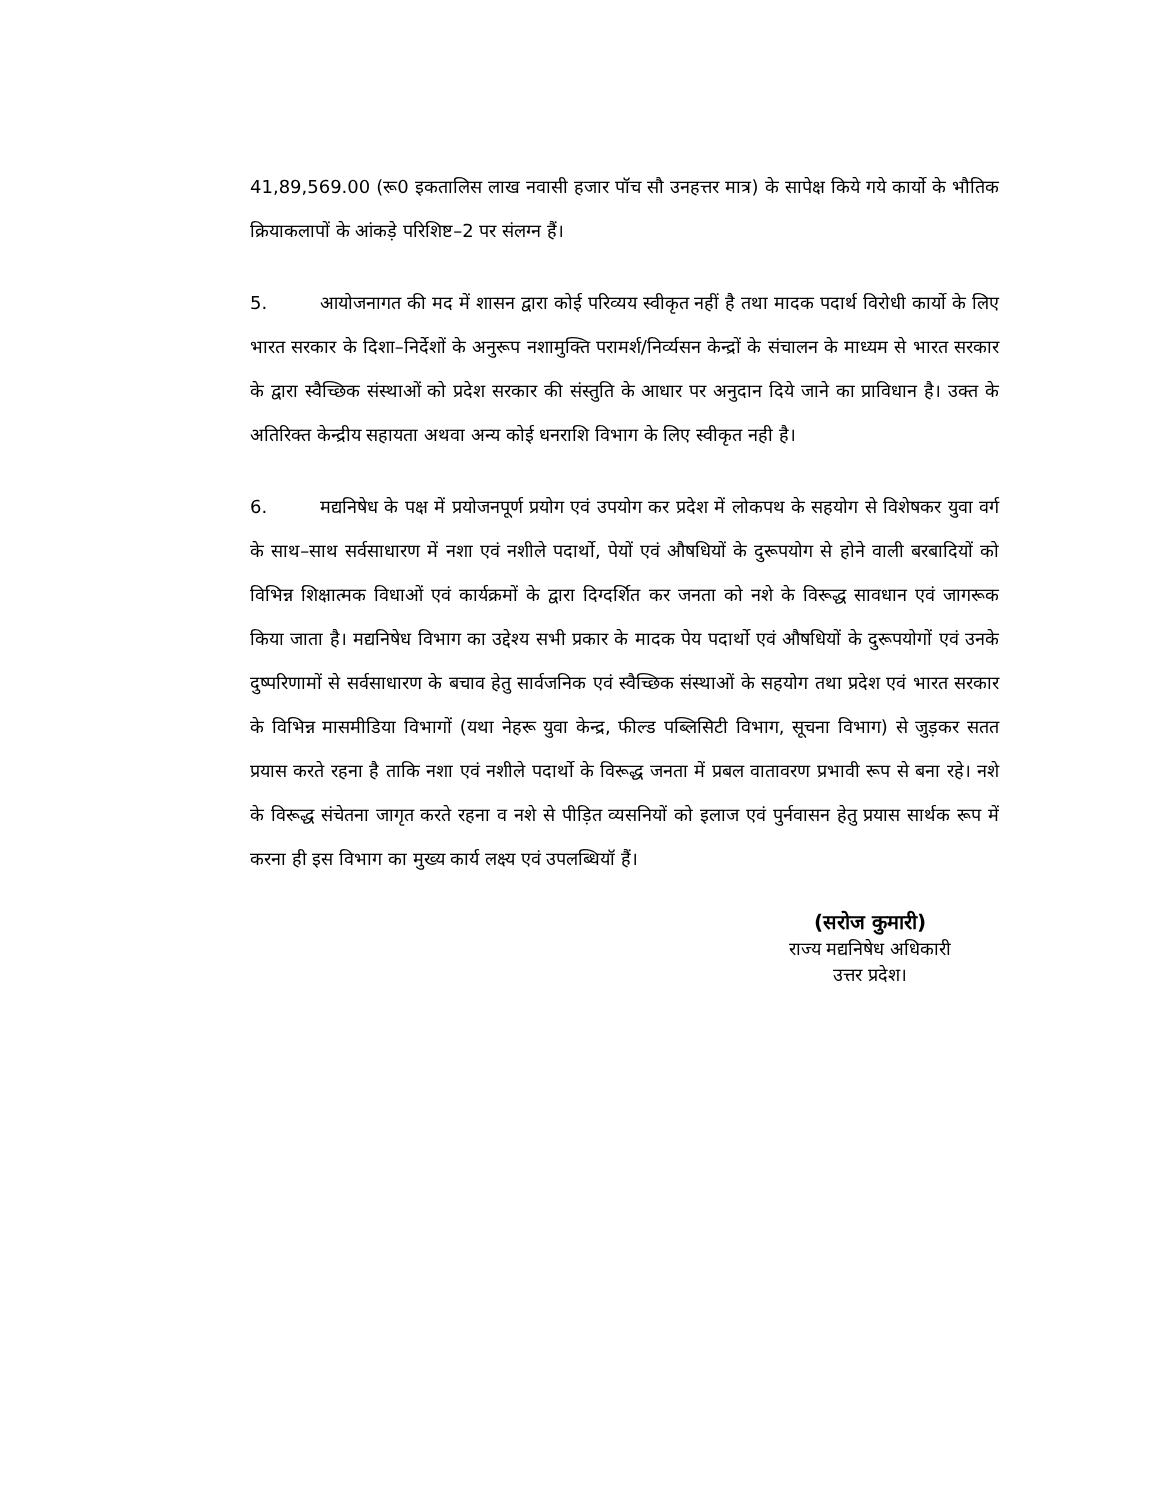41,89,569.00 (रू0 इकतालिस लाख नवासी हजार पॉच सौ उनहत्तर मात्र) के सापेक्ष किये गये कार्यो के भौतिक क्रियाकलापों के आंकड़े परिशिष्ट–2 पर संलग्न हैं।
5. आयोजनागत की मद में शासन द्वारा कोई परिव्यय स्वीकृत नहीं है तथा मादक पदार्थ विरोधी कार्यो के लिए भारत सरकार के दिशा–निर्देशों के अनुरूप नशामुक्ति परामर्श/निर्व्यसन केन्द्रों के संचालन के माध्यम से भारत सरकार के द्वारा स्वैच्छिक संस्थाओं को प्रदेश सरकार की संस्तुति के आधार पर अनुदान दिये जाने का प्राविधान है। उक्त के अतिरिक्त केन्द्रीय सहायता अथवा अन्य कोई धनराशि विभाग के लिए स्वीकृत नही है।
6. मद्यनिषेध के पक्ष में प्रयोजनपूर्ण प्रयोग एवं उपयोग कर प्रदेश में लोकपथ के सहयोग से विशेषकर युवा वर्ग के साथ–साथ सर्वसाधारण में नशा एवं नशीले पदार्थो, पेयों एवं औषधियों के दुरूपयोग से होने वाली बरबादियों को विभिन्न शिक्षात्मक विधाओं एवं कार्यक्रमों के द्वारा दिग्दर्शित कर जनता को नशे के विरूद्ध सावधान एवं जागरूक किया जाता है। मद्यनिषेध विभाग का उद्देश्य सभी प्रकार के मादक पेय पदार्थो एवं औषधियों के दुरूपयोगों एवं उनके दुष्परिणामों से सर्वसाधारण के बचाव हेतु सार्वजनिक एवं स्वैच्छिक संस्थाओं के सहयोग तथा प्रदेश एवं भारत सरकार के विभिन्न मासमीडिया विभागों (यथा नेहरू युवा केन्द्र, फील्ड पब्लिसिटी विभाग, सूचना विभाग) से जुड़कर सतत प्रयास करते रहना है ताकि नशा एवं नशीले पदार्थो के विरूद्ध जनता में प्रबल वातावरण प्रभावी रूप से बना रहे। नशे के विरूद्ध संचेतना जागृत करते रहना व नशे से पीड़ित व्यसनियों को इलाज एवं पुर्नवासन हेतु प्रयास सार्थक रूप में करना ही इस विभाग का मुख्य कार्य लक्ष्य एवं उपलब्धियॉ हैं।
(सरोज कुमारी)
राज्य मद्यनिषेध अधिकारी
उत्तर प्रदेश।